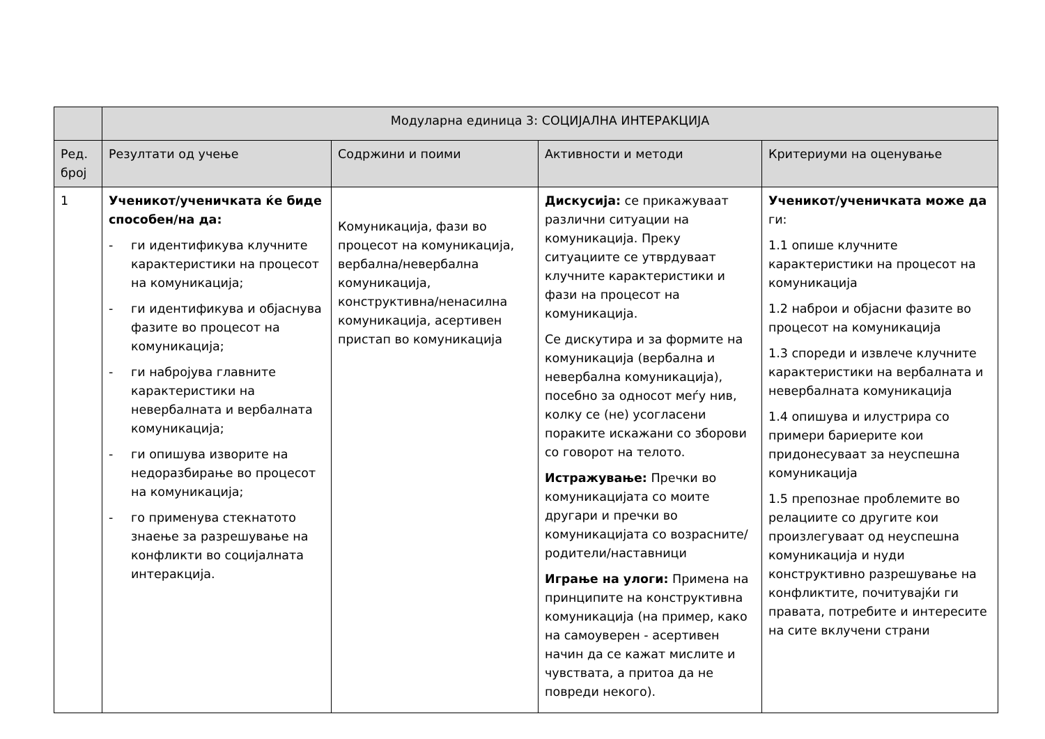| | Модуларна единица 3: СОЦИЈАЛНА ИНТЕРАКЦИЈА | | | |
| Ред. број | Резултати од учење | Содржини и поими | Активности и методи | Критериуми на оценување |
| 1 | Ученикот/ученичката ќе биде способен/на да: - ги идентификува клучните карактеристики на процесот на комуникација; - ги идентификува и објаснува фазите во процесот на комуникација; - ги набројува главните карактеристики на невербалната и вербалната комуникација; - ги опишува изворите на недоразбирање во процесот на комуникација; - го применува стекнатото знаење за разрешување на конфликти во социјалната интеракција. | Комуникација, фази во процесот на комуникација, вербална/невербална комуникација, конструктивна/ненасилна комуникација, асертивен пристап во комуникација | Дискусија: се прикажуваат различни ситуации на комуникација. Преку ситуациите се утврдуваат клучните карактеристики и фази на процесот на комуникација. Се дискутира и за формите на комуникација (вербална и невербална комуникација), посебно за односот меѓу нив, колку се (не) усогласени пораките искажани со зборови со говорот на телото. Истражување: Пречки во комуникацијата со моите другари и пречки во комуникацијата со возрасните/родители/наставници Играње на улоги: Примена на принципите на конструктивна комуникација (на пример, како на самоуверен - асертивен начин да се кажат мислите и чувствата, а притоа да не повреди некого). | Ученикот/ученичката може да ги: 1.1 опише клучните карактеристики на процесот на комуникација 1.2 наброи и објасни фазите во процесот на комуникација 1.3 спореди и извлече клучните карактеристики на вербалната и невербалната комуникација 1.4 опишува и илустрира со примери бариерите кои придонесуваат за неуспешна комуникација 1.5 препознае проблемите во релациите со другите кои произлегуваат од неуспешна комуникација и нуди конструктивно разрешување на конфликтите, почитувајќи ги правата, потребите и интересите на сите вклучени страни |